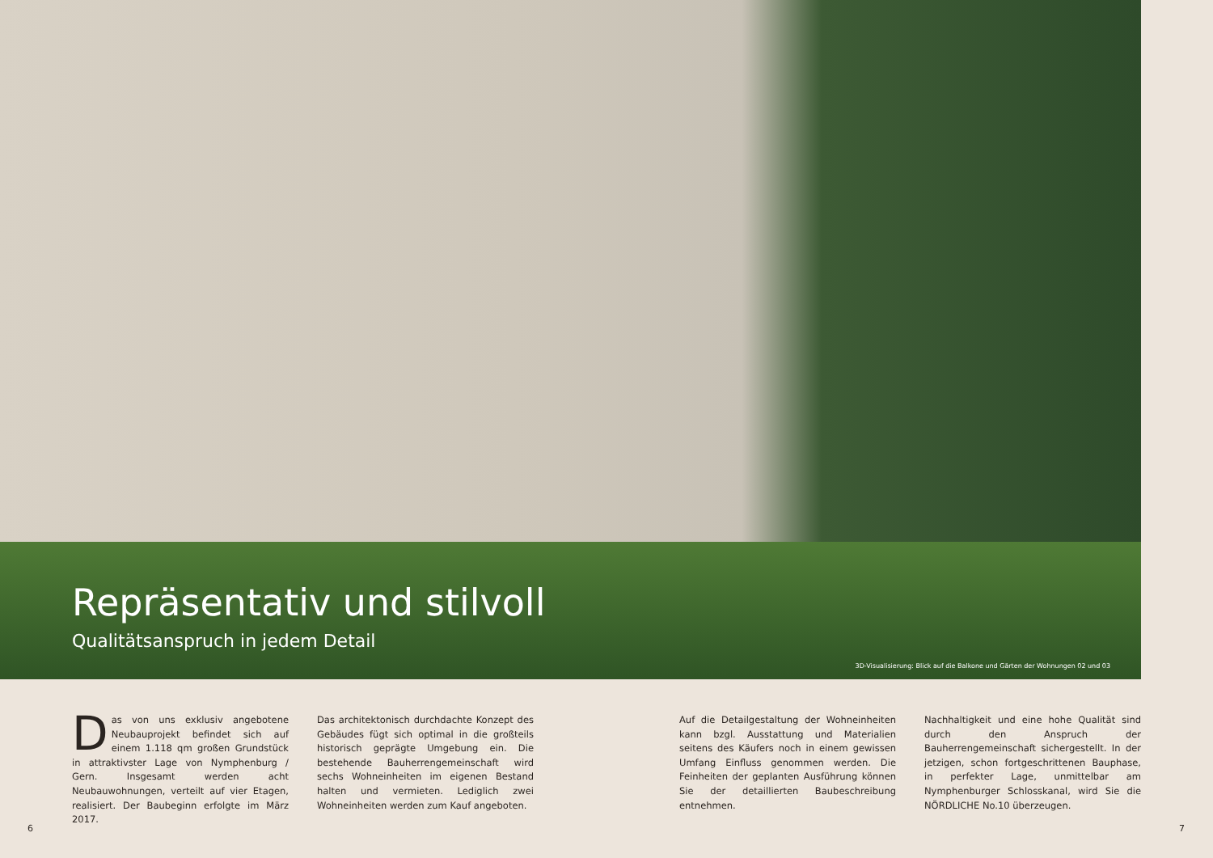Repräsentativ und stilvoll
Qualitätsanspruch in jedem Detail
3D-Visualisierung: Blick auf die Balkone und Gärten der Wohnungen 02 und 03
Das von uns exklusiv angebotene Neubauprojekt befindet sich auf einem 1.118 qm großen Grundstück in attraktivster Lage von Nymphenburg / Gern. Insgesamt werden acht Neubauwohnungen, verteilt auf vier Etagen, realisiert. Der Baubeginn erfolgte im März 2017.
Das architektonisch durchdachte Konzept des Gebäudes fügt sich optimal in die großteils historisch geprägte Umgebung ein. Die bestehende Bauherrengemeinschaft wird sechs Wohneinheiten im eigenen Bestand halten und vermieten. Lediglich zwei Wohneinheiten werden zum Kauf angeboten.
Auf die Detailgestaltung der Wohneinheiten kann bzgl. Ausstattung und Materialien seitens des Käufers noch in einem gewissen Umfang Einfluss genommen werden. Die Feinheiten der geplanten Ausführung können Sie der detaillierten Baubeschreibung entnehmen.
Nachhaltigkeit und eine hohe Qualität sind durch den Anspruch der Bauherrengemeinschaft sichergestellt. In der jetzigen, schon fortgeschrittenen Bauphase, in perfekter Lage, unmittelbar am Nymphenburger Schlosskanal, wird Sie die NÖRDLICHE No.10 überzeugen.
6 7